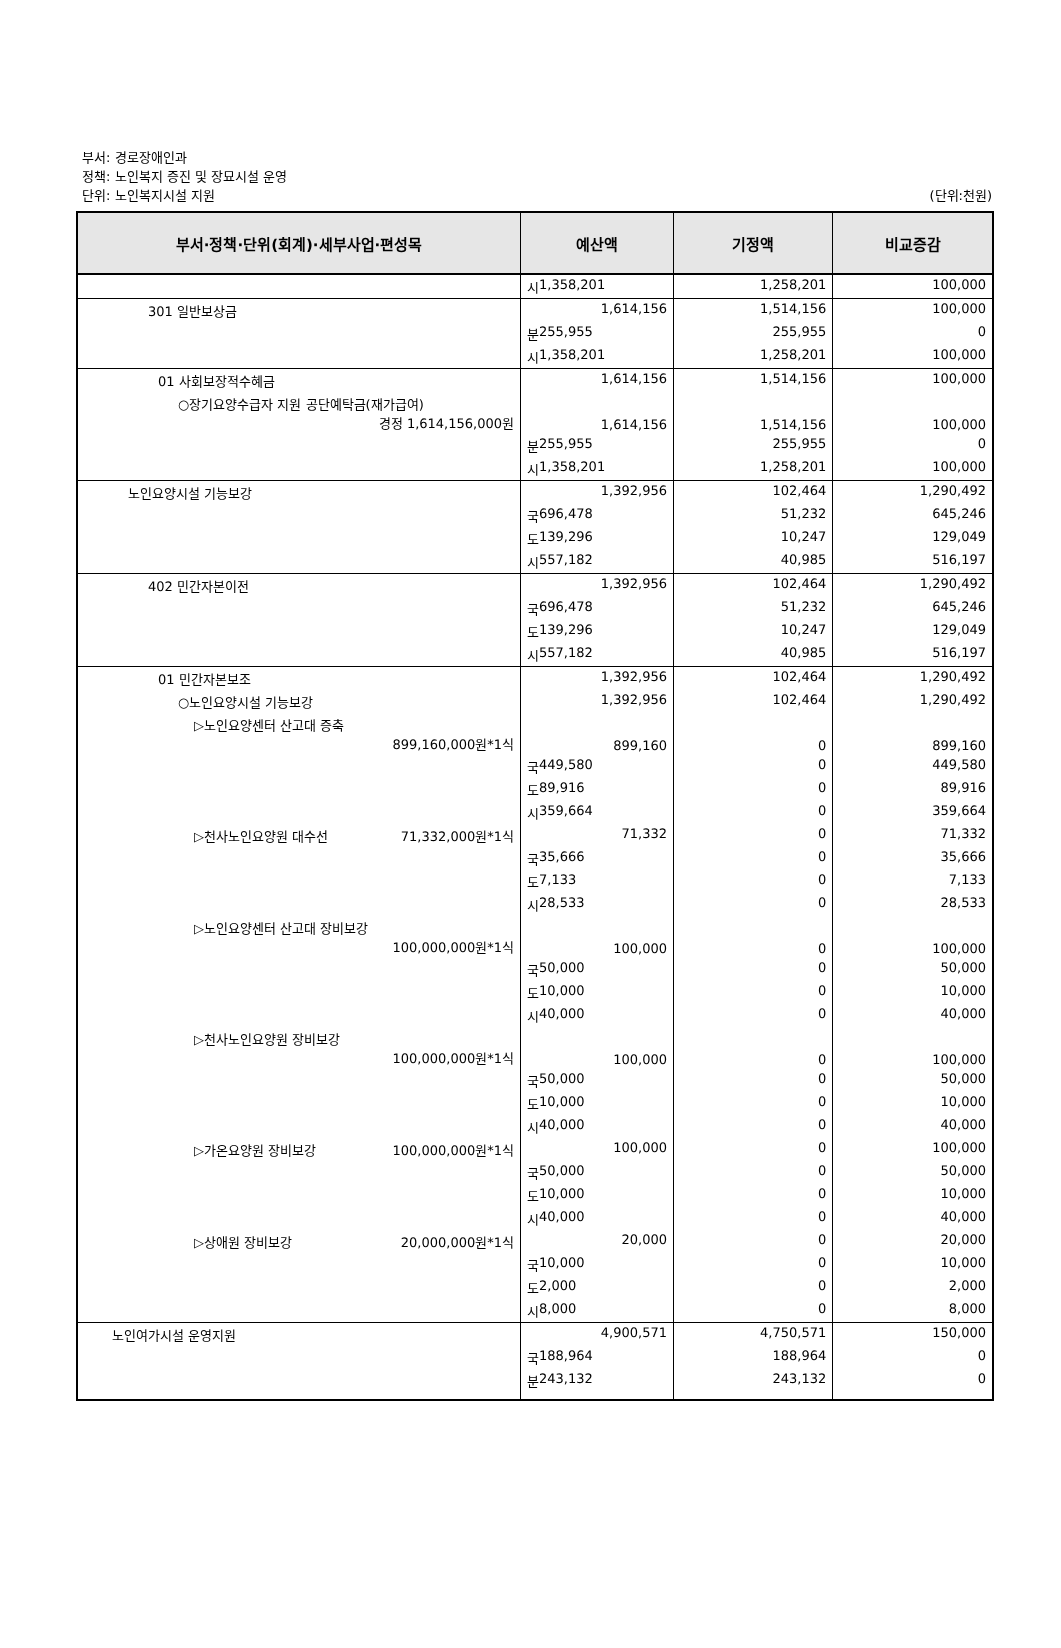부서: 경로장애인과
정책: 노인복지 증진 및 장묘시설 운영
단위: 노인복지시설 지원
(단위:천원)
| 부서·정책·단위(회계)·세부사업·편성목 | 예산액 | 기정액 | 비교증감 |
| --- | --- | --- | --- |
| | 시 1,358,201 | 1,258,201 | 100,000 |
| 301 일반보상금 | 1,614,156 | 1,514,156 | 100,000 |
| | 분 255,955 | 255,955 | 0 |
| | 시 1,358,201 | 1,258,201 | 100,000 |
| 01 사회보장적수혜금 | 1,614,156 | 1,514,156 | 100,000 |
| ○장기요양수급자 지원 공단예탁금(재가급여) 경정 1,614,156,000원 | 1,614,156 | 1,514,156 | 100,000 |
| | 분 255,955 | 255,955 | 0 |
| | 시 1,358,201 | 1,258,201 | 100,000 |
| 노인요양시설 기능보강 | 1,392,956 | 102,464 | 1,290,492 |
| | 국 696,478 | 51,232 | 645,246 |
| | 도 139,296 | 10,247 | 129,049 |
| | 시 557,182 | 40,985 | 516,197 |
| 402 민간자본이전 | 1,392,956 | 102,464 | 1,290,492 |
| | 국 696,478 | 51,232 | 645,246 |
| | 도 139,296 | 10,247 | 129,049 |
| | 시 557,182 | 40,985 | 516,197 |
| 01 민간자본보조 | 1,392,956 | 102,464 | 1,290,492 |
| ○노인요양시설 기능보강 | 1,392,956 | 102,464 | 1,290,492 |
| ▷노인요양센터 산고대 증축 899,160,000원*1식 | 899,160 | 0 | 899,160 |
| | 국 449,580 | 0 | 449,580 |
| | 도 89,916 | 0 | 89,916 |
| | 시 359,664 | 0 | 359,664 |
| ▷천사노인요양원 대수선 71,332,000원*1식 | 71,332 | 0 | 71,332 |
| | 국 35,666 | 0 | 35,666 |
| | 도 7,133 | 0 | 7,133 |
| | 시 28,533 | 0 | 28,533 |
| ▷노인요양센터 산고대 장비보강 100,000,000원*1식 | 100,000 | 0 | 100,000 |
| | 국 50,000 | 0 | 50,000 |
| | 도 10,000 | 0 | 10,000 |
| | 시 40,000 | 0 | 40,000 |
| ▷천사노인요양원 장비보강 100,000,000원*1식 | 100,000 | 0 | 100,000 |
| | 국 50,000 | 0 | 50,000 |
| | 도 10,000 | 0 | 10,000 |
| | 시 40,000 | 0 | 40,000 |
| ▷가온요양원 장비보강 100,000,000원*1식 | 100,000 | 0 | 100,000 |
| | 국 50,000 | 0 | 50,000 |
| | 도 10,000 | 0 | 10,000 |
| | 시 40,000 | 0 | 40,000 |
| ▷상애원 장비보강 20,000,000원*1식 | 20,000 | 0 | 20,000 |
| | 국 10,000 | 0 | 10,000 |
| | 도 2,000 | 0 | 2,000 |
| | 시 8,000 | 0 | 8,000 |
| 노인여가시설 운영지원 | 4,900,571 | 4,750,571 | 150,000 |
| | 국 188,964 | 188,964 | 0 |
| | 분 243,132 | 243,132 | 0 |